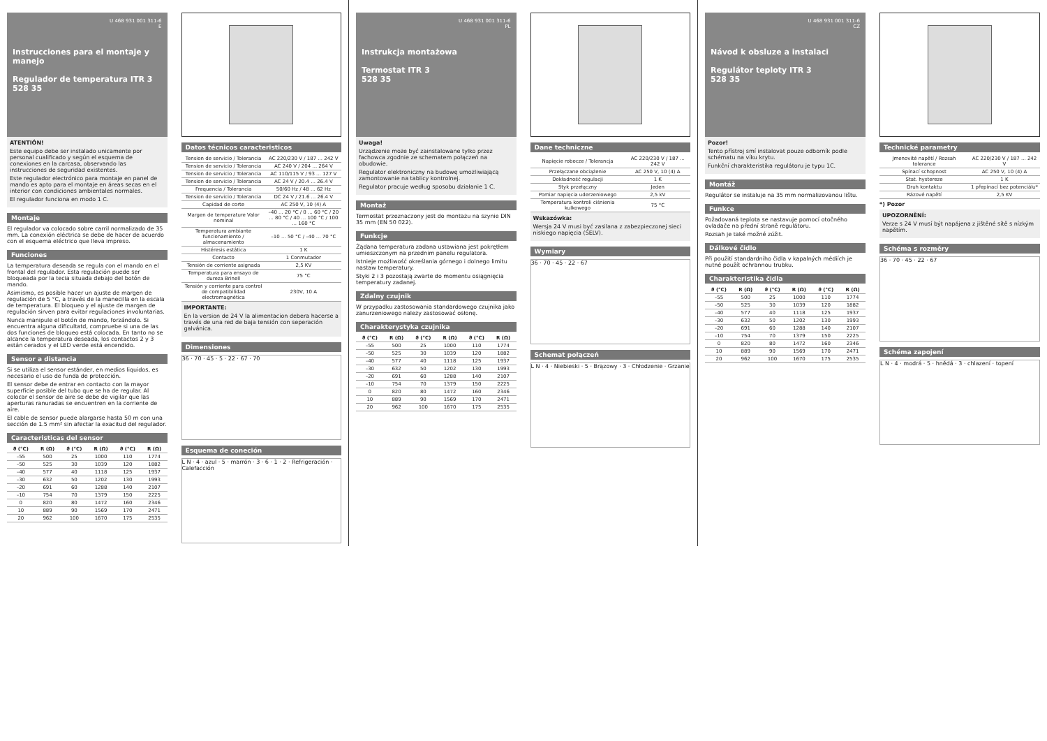U 468 931 001 311-6
E
Instrucciones para el montaje y manejo
Regulador de temperatura ITR 3
528 35
ATENTIÓN!
Este equipo debe ser instalado unicamente por personal cualificado y según el esquema de conexiones en la carcasa, observando las instrucciones de seguridad existentes.
Este regulador electrónico para montaje en panel de mando es apto para el montaje en áreas secas en el interior con condiciones ambientales normales.
El regulador funciona en modo 1 C.
Montaje
El regulador va colocado sobre carril normalizado de 35 mm. La conexión eléctrica se debe de hacer de acuerdo con el esquema eléctrico que lleva impreso.
Funciones
La temperatura deseada se regula con el mando en el frontal del regulador. Esta regulación puede ser bloqueada por la tecia situada debajo del botón de mando.
Asimismo, es posible hacer un ajuste de margen de regulación de 5 °C, a través de la manecilla en la escala de temperatura. El bloqueo y el ajuste de margen de regulación sirven para evitar regulaciones involuntarias.
Nunca manipule el botón de mando, forzándolo. Si encuentra alguna dificultatd, compruebe si una de las dos funciones de bloqueo está colocada. En tanto no se alcance la temperatura deseada, los contactos 2 y 3 están cerados y el LED verde está encendido.
Sensor a distancia
Si se utiliza el sensor estánder, en medios liquidos, es necesario el uso de funda de protección.
El sensor debe de entrar en contacto con la mayor superficie posible del tubo que se ha de regular. Al colocar el sensor de aire se debe de vigilar que las aperturas ranuradas se encuentren en la corriente de aire.
El cable de sensor puede alargarse hasta 50 m con una sección de 1.5 mm² sin afectar la exacitud del regulador.
Caracteristicas del sensor
| ϑ (°C) | R (Ω) | ϑ (°C) | R (Ω) | ϑ (°C) | R (Ω) |
| --- | --- | --- | --- | --- | --- |
| –55 | 500 | 25 | 1000 | 110 | 1774 |
| –50 | 525 | 30 | 1039 | 120 | 1882 |
| –40 | 577 | 40 | 1118 | 125 | 1937 |
| –30 | 632 | 50 | 1202 | 130 | 1993 |
| –20 | 691 | 60 | 1288 | 140 | 2107 |
| –10 | 754 | 70 | 1379 | 150 | 2225 |
| 0 | 820 | 80 | 1472 | 160 | 2346 |
| 10 | 889 | 90 | 1569 | 170 | 2471 |
| 20 | 962 | 100 | 1670 | 175 | 2535 |
Datos técnicos caracteristicos
| Tension de servicio / Tolerancia | AC 220/230 V / 187 ... 242 V |
| Tension de servicio / Tolerancia | AC 240 V / 204 ... 264 V |
| Tension de servicio / Tolerancia | AC 110/115 V / 93 ... 127 V |
| Tension de servicio / Tolerancia | AC 24 V / 20.4 ... 26.4 V |
| Frequencia / Tolerancia | 50/60 Hz / 48 ... 62 Hz |
| Tension de servicio / Tolerancia | DC 24 V / 21.6 ... 26.4 V |
| Capidad de corte | AC 250 V, 10 (4) A |
| Margen de temperature Valor nominal | –40 ... 20 °C / 0 ... 60 °C / 20 ... 80 °C / 40 ... 100 °C / 100 ... 160 °C |
| Temperatura ambiante funcionamiento / almacenamiento | –10 ... 50 °C / –40 ... 70 °C |
| Histéresis estática | 1 K |
| Contacto | 1 Conmutador |
| Tensión de corriente asignada | 2,5 KV |
| Temperatura para ensayo de dureza Brinell | 75 °C |
| Tensión y corriente para control de compatibilidad electromagnética | 230V, 10 A |
IMPORTANTE:
En la version de 24 V la alimentacion debera hacerse a través de una red de baja tensión con seperación galvánica.
Dimensiones
36 · 70 · 45 · 5 · 22 · 67 · 70
Esquema de coneción
L N · 4 · azul · 5 · marrón · 3 · 6 · 1 · 2 · Refrigeración · Calefacción
U 468 931 001 311-6
PL
Instrukcja montażowa
Termostat ITR 3
528 35
Uwaga!
Urządzenie może być zainstalowane tylko przez fachowca zgodnie ze schematem połączeń na obudowie.
Regulator elektroniczny na budowę umożliwiającą zamontowanie na tablicy kontrolnej.
Regulator pracuje według sposobu działanie 1 C.
Montaż
Termostat przeznaczony jest do montażu na szynie DIN 35 mm (EN 50 022).
Funkcje
Żądana temperatura zadana ustawiana jest pokrętłem umieszczonym na przednim panelu regulatora.
Istnieje możliwość określania górnego i dolnego limitu nastaw temperatury.
Styki 2 i 3 pozostają zwarte do momentu osiągnięcia temperatury zadanej.
Zdalny czujnik
W przypadku zastosowania standardowego czujnika jako zanurzeniowego należy zastosować osłonę.
Charakterystyka czujnika
| ϑ (°C) | R (Ω) | ϑ (°C) | R (Ω) | ϑ (°C) | R (Ω) |
| --- | --- | --- | --- | --- | --- |
| –55 | 500 | 25 | 1000 | 110 | 1774 |
| –50 | 525 | 30 | 1039 | 120 | 1882 |
| –40 | 577 | 40 | 1118 | 125 | 1937 |
| –30 | 632 | 50 | 1202 | 130 | 1993 |
| –20 | 691 | 60 | 1288 | 140 | 2107 |
| –10 | 754 | 70 | 1379 | 150 | 2225 |
| 0 | 820 | 80 | 1472 | 160 | 2346 |
| 10 | 889 | 90 | 1569 | 170 | 2471 |
| 20 | 962 | 100 | 1670 | 175 | 2535 |
Dane techniczne
| Napięcie robocze / Tolerancja | AC 220/230 V / 187 ... 242 V |
| Przełączane obciążenie | AC 250 V, 10 (4) A |
| Dokładność regulacji | 1 K |
| Styk przełączny | Jeden |
| Pomiar napięcia uderzeniowego | 2,5 kV |
| Temperatura kontroli ciśnienia kulkowego | 75 °C |
Wskazówka:
Wersja 24 V musi być zasilana z zabezpieczonej sieci niskiego napięcia (SELV).
Wymiary
36 · 70 · 45 · 22 · 67
Schemat połączeń
L N · 4 · Niebieski · 5 · Brązowy · 3 · Chłodzenie · Grzanie
U 468 931 001 311-6
CZ
Návod k obsluze a instalaci
Regulátor teploty ITR 3
528 35
Pozor!
Tento přístroj smí instalovat pouze odborník podle schématu na víku krytu.
Funkční charakteristika regulátoru je typu 1C.
Montáž
Regulátor se instaluje na 35 mm normalizovanou lištu.
Funkce
Požadovaná teplota se nastavuje pomocí otočného ovladače na přední straně regulátoru.
Rozsah je také možné zúžit.
Dálkové čidlo
Při použití standardního čidla v kapalných médiích je nutné použít ochrannou trubku.
Charakteristika čidla
| ϑ (°C) | R (Ω) | ϑ (°C) | R (Ω) | ϑ (°C) | R (Ω) |
| --- | --- | --- | --- | --- | --- |
| –55 | 500 | 25 | 1000 | 110 | 1774 |
| –50 | 525 | 30 | 1039 | 120 | 1882 |
| –40 | 577 | 40 | 1118 | 125 | 1937 |
| –30 | 632 | 50 | 1202 | 130 | 1993 |
| –20 | 691 | 60 | 1288 | 140 | 2107 |
| –10 | 754 | 70 | 1379 | 150 | 2225 |
| 0 | 820 | 80 | 1472 | 160 | 2346 |
| 10 | 889 | 90 | 1569 | 170 | 2471 |
| 20 | 962 | 100 | 1670 | 175 | 2535 |
Technické parametry
| Jmenovité napětí / Rozsah tolerance | AC 220/230 V / 187 ... 242 V |
| Spínací schopnost | AC 250 V, 10 (4) A |
| Stat. hystereze | 1 K |
| Druh kontaktu | 1 přepínací bez potenciálu* |
| Rázové napětí | 2,5 KV |
*) Pozor
UPOZORNĚNÍ:
Verze s 24 V musí být napájena z jištěné sítě s nízkým napětím.
Schéma s rozměry
36 · 70 · 45 · 22 · 67
Schéma zapojení
L N · 4 · modrá · 5 · hnědá · 3 · chlazení · topení